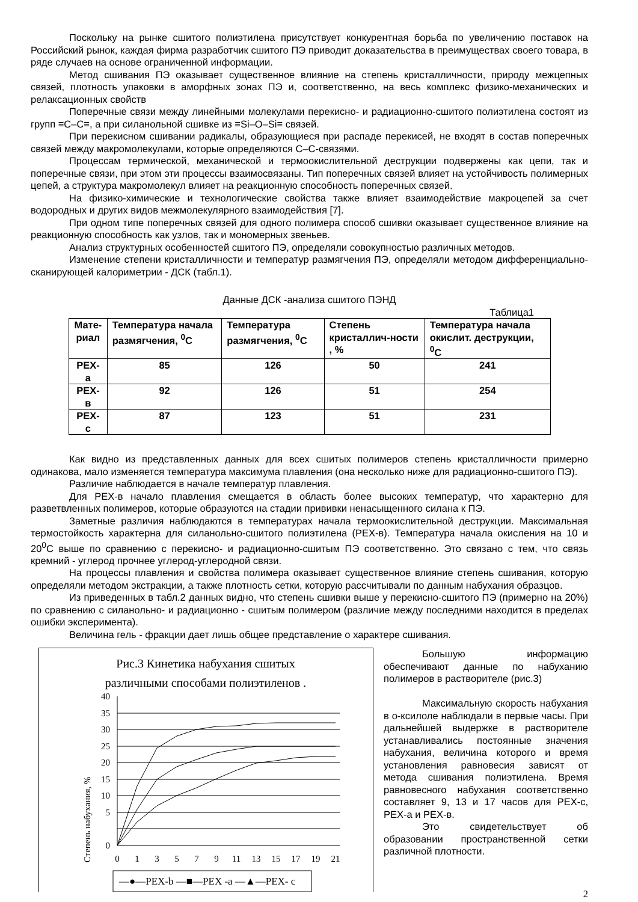Поскольку на рынке сшитого полиэтилена присутствует конкурентная борьба по увеличению поставок на Российский рынок, каждая фирма разработчик сшитого ПЭ приводит доказательства в преимуществах своего товара, в ряде случаев на основе ограниченной информации.
Метод сшивания ПЭ оказывает существенное влияние на степень кристалличности, природу межцепных связей, плотность упаковки в аморфных зонах ПЭ и, соответственно, на весь комплекс физико-механических и релаксационных свойств
Поперечные связи между линейными молекулами перекисно- и радиационно-сшитого полиэтилена состоят из групп ≡С–С≡, а при силанольной сшивке из ≡Si–O–Si≡ связей.
При перекисном сшивании радикалы, образующиеся при распаде перекисей, не входят в состав поперечных связей между макромолекулами, которые определяются С–С-связями.
Процессам термической, механической и термоокислительной деструкции подвержены как цепи, так и поперечные связи, при этом эти процессы взаимосвязаны. Тип поперечных связей влияет на устойчивость полимерных цепей, а структура макромолекул влияет на реакционную способность поперечных связей.
На физико-химические и технологические свойства также влияет взаимодействие макроцепей за счет водородных и других видов межмолекулярного взаимодействия [7].
При одном типе поперечных связей для одного полимера способ сшивки оказывает существенное влияние на реакционную способность как узлов, так и мономерных звеньев.
Анализ структурных особенностей сшитого ПЭ, определяли совокупностью различных методов.
Изменение степени кристалличности и температур размягчения ПЭ, определяли методом дифференциально-сканирующей калориметрии - ДСК (табл.1).
Данные ДСК -анализа сшитого ПЭНД
Таблица1
| Мате- риал | Температура начала размягчения, <sup>0</sup>С | Температура размягчения, <sup>0</sup>С | Степень кристаллич-ности , % | Температура начала окислит. деструкции, <sup>0</sup>С |
| --- | --- | --- | --- | --- |
| PEX-a | 85 | 126 | 50 | 241 |
| PEX-в | 92 | 126 | 51 | 254 |
| PEX-c | 87 | 123 | 51 | 231 |
Как видно из представленных данных для всех сшитых полимеров степень кристалличности примерно одинакова, мало изменяется температура максимума плавления (она несколько ниже для радиационно-сшитого ПЭ).
Различие наблюдается в начале температур плавления.
Для PEX-в начало плавления смещается в область более высоких температур, что характерно для разветвленных полимеров, которые образуются на стадии прививки ненасыщенного силана к ПЭ.
Заметные различия наблюдаются в температурах начала термоокислительной деструкции. Максимальная термостойкость характерна для силанольно-сшитого полиэтилена (PEX-в). Температура начала окисления на 10 и 20<sup>0</sup>С выше по сравнению с перекисно- и радиационно-сшитым ПЭ соответственно. Это связано с тем, что связь кремний - углерод прочнее углерод-углеродной связи.
На процессы плавления и свойства полимера оказывает существенное влияние степень сшивания, которую определяли методом экстракции, а также плотность сетки, которую рассчитывали по данным набухания образцов.
Из приведенных в табл.2 данных видно, что степень сшивки выше у перекисно-сшитого ПЭ (примерно на 20%) по сравнению с силанольно- и радиационно - сшитым полимером (различие между последними находится в пределах ошибки эксперимента).
Величина гель - фракции дает лишь общее представление о характере сшивания.
Рис.3 Кинетика набухания сшитых
различными способами полиэтиленов .
Степень набухания, %
40
35
30
25
20
15
10
5
0
0
1
3
5
7
9
11
13
15
17
19
21
—●—PEX-b —■—PEX -a —▲—PEX- c
Большую информацию обеспечивают данные по набуханию полимеров в растворителе (рис.3)
Максимальную скорость набухания в о-ксилоле наблюдали в первые часы. При дальнейшей выдержке в растворителе устанавливались постоянные значения набухания, величина которого и время установления равновесия зависят от метода сшивания полиэтилена. Время равновесного набухания соответственно составляет 9, 13 и 17 часов для PEX-c, PEX-a и PEX-в.
Это свидетельствует об образовании пространственной сетки различной плотности.
2